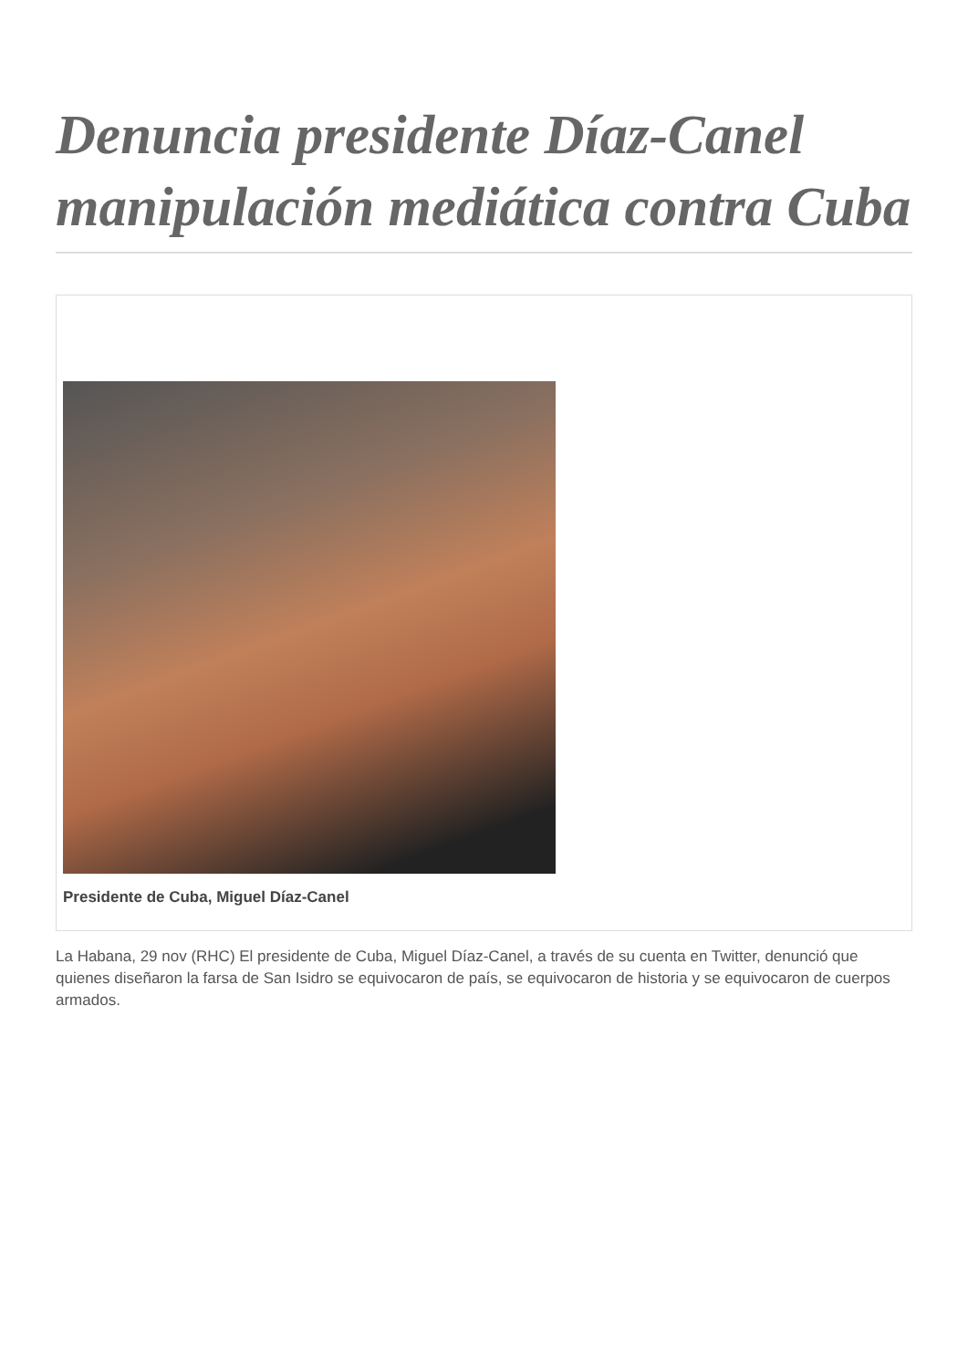Denuncia presidente Díaz-Canel manipulación mediática contra Cuba
Presidente de Cuba, Miguel Díaz-Canel
La Habana, 29 nov (RHC) El presidente de Cuba, Miguel Díaz-Canel, a través de su cuenta en Twitter, denunció que quienes diseñaron la farsa de San Isidro se equivocaron de país, se equivocaron de historia y se equivocaron de cuerpos armados.